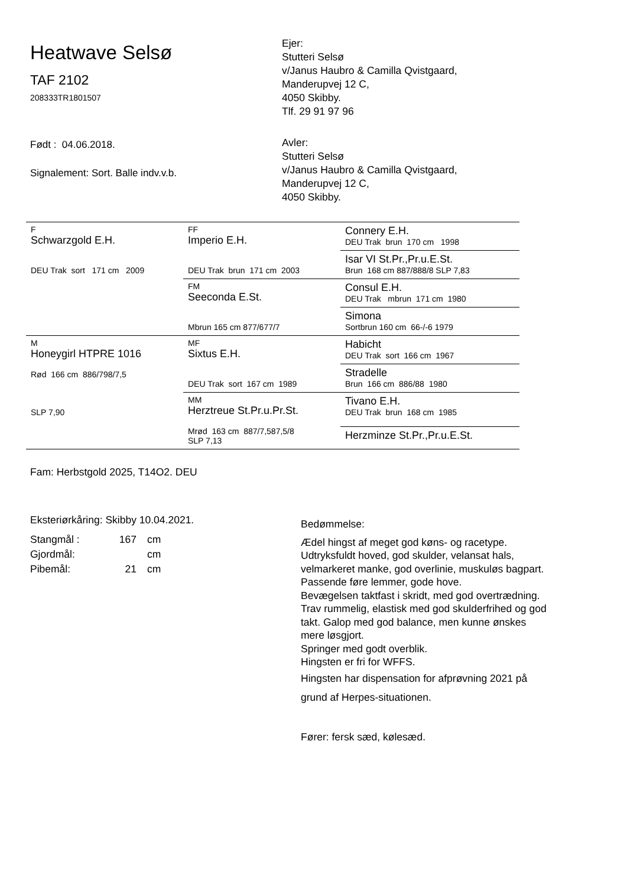Heatwave Selsø
TAF 2102
208333TR1801507
Født : 04.06.2018.
Signalement: Sort. Balle indv.v.b.
Ejer:
Stutteri Selsø
v/Janus Haubro & Camilla Qvistgaard,
Manderupvej 12 C,
4050 Skibby.
Tlf. 29 91 97 96
Avler:
Stutteri Selsø
v/Janus Haubro & Camilla Qvistgaard,
Manderupvej 12 C,
4050 Skibby.
| F Schwarzgold E.H. DEU Trak sort 171 cm 2009 | FF Imperio E.H. DEU Trak brun 171 cm 2003 | Connery E.H. DEU Trak brun 170 cm 1998 |
| | | Isar VI St.Pr.,Pr.u.E.St. Brun 168 cm 887/888/8 SLP 7,83 |
| | FM Seeconda E.St. Mbrun 165 cm 877/677/7 | Consul E.H. DEU Trak mbrun 171 cm 1980 |
| | | Simona Sortbrun 160 cm 66-/-6 1979 |
| M Honeygirl HTPRE 1016 Rød 166 cm 886/798/7,5 SLP 7,90 | MF Sixtus E.H. DEU Trak sort 167 cm 1989 | Habicht DEU Trak sort 166 cm 1967 |
| | | Stradelle Brun 166 cm 886/88 1980 |
| | MM Herztreue St.Pr.u.Pr.St. Mrød 163 cm 887/7,587,5/8 SLP 7,13 | Tivano E.H. DEU Trak brun 168 cm 1985 |
| | | Herzminze St.Pr.,Pr.u.E.St. |
Fam: Herbstgold 2025, T14O2. DEU
Eksteriørkåring: Skibby 10.04.2021.
| Stangmål : | 167 | cm |
| Gjordmål: | | cm |
| Pibemål: | 21 | cm |
Bedømmelse:
Ædel hingst af meget god køns- og racetype.
Udtryksfuldt hoved, god skulder, velansat hals, velmarkeret manke, god overlinie, muskuløs bagpart.
Passende føre lemmer, gode hove.
Bevægelsen taktfast i skridt, med god overtrædning. Trav rummelig, elastisk med god skulderfrihed og god takt. Galop med god balance, men kunne ønskes mere løsgjort.
Springer med godt overblik.
Hingsten er fri for WFFS.
Hingsten har dispensation for afprøvning 2021 på grund af Herpes-situationen.
Fører: fersk sæd, kølesæd.